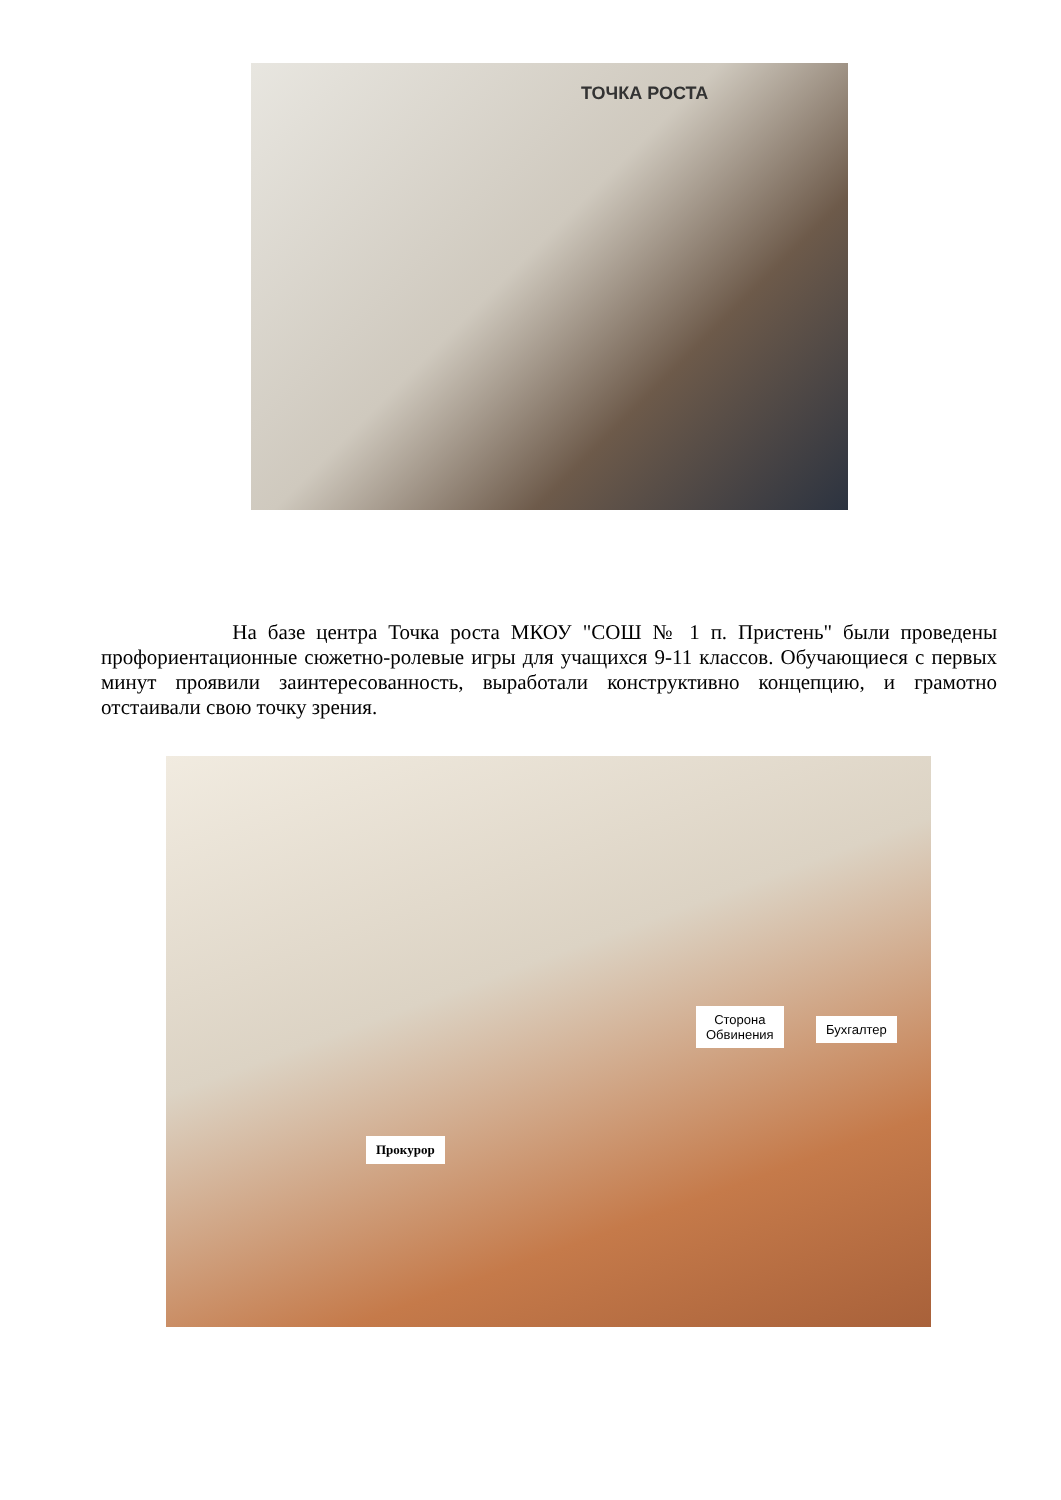ТОЧКА РОСТА
На базе центра Точка роста МКОУ "СОШ № 1 п. Пристень" были проведены профориентационные сюжетно-ролевые игры для учащихся 9-11 классов. Обучающиеся с первых минут проявили заинтересованность, выработали конструктивно концепцию, и грамотно отстаивали свою точку зрения.
Сторона
Обвинения
Бухгалтер
Прокурор